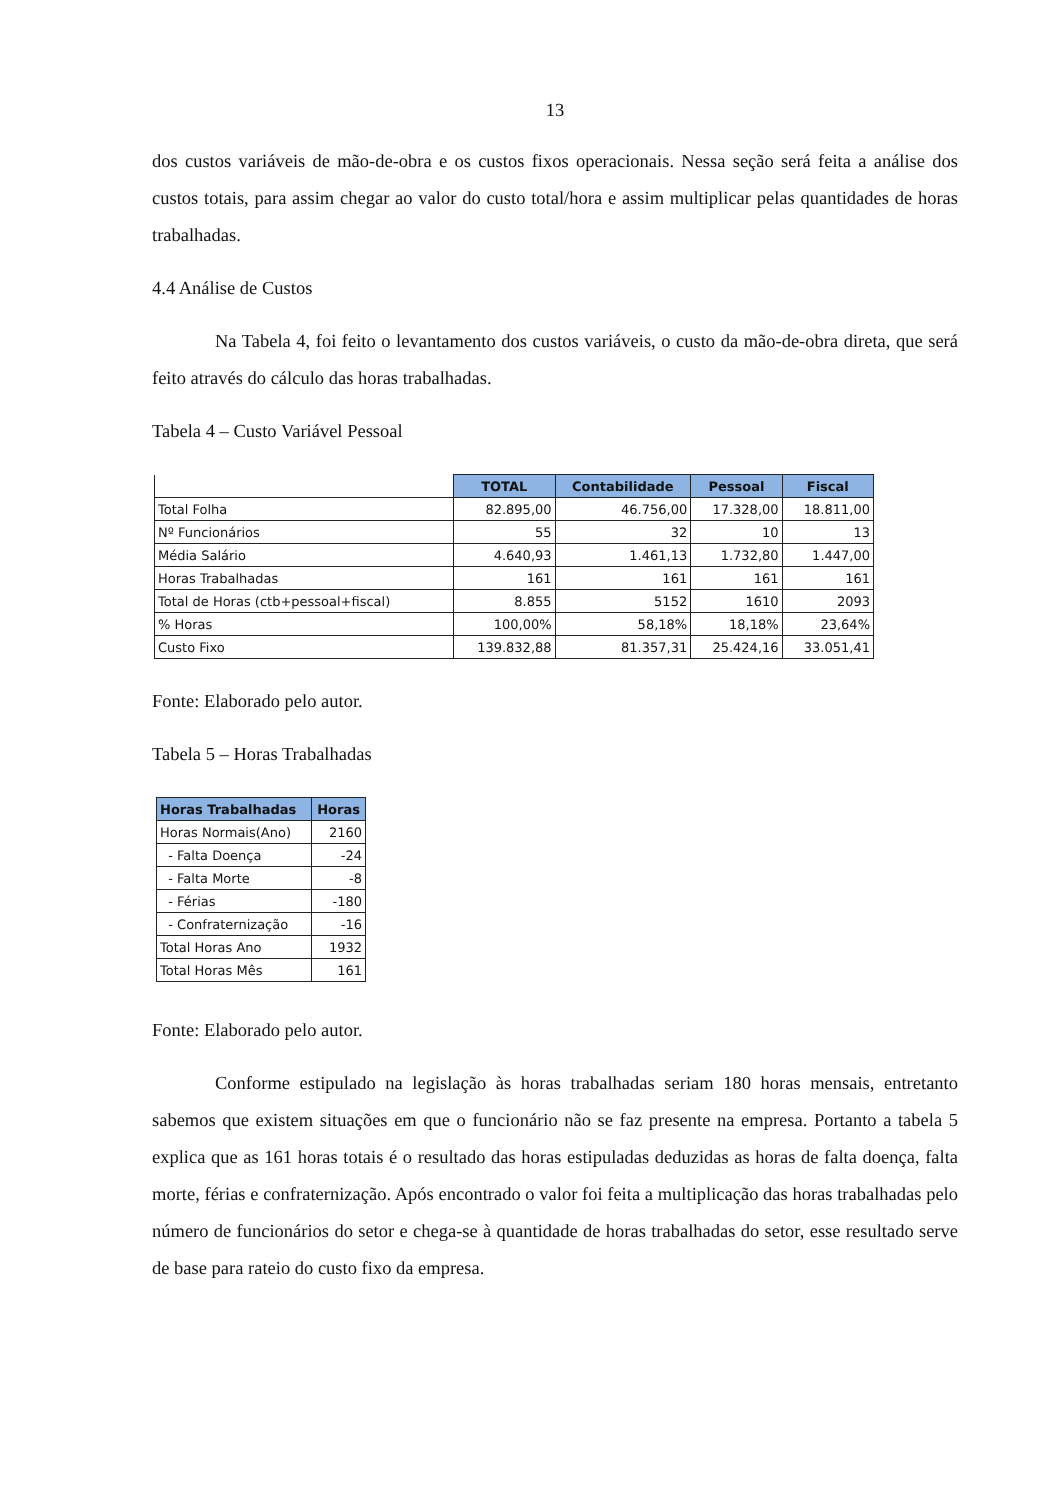13
dos custos variáveis de mão-de-obra e os custos fixos operacionais. Nessa seção será feita a análise dos custos totais, para assim chegar ao valor do custo total/hora e assim multiplicar pelas quantidades de horas trabalhadas.
4.4 Análise de Custos
Na Tabela 4, foi feito o levantamento dos custos variáveis, o custo da mão-de-obra direta, que será feito através do cálculo das horas trabalhadas.
Tabela 4 – Custo Variável Pessoal
| | TOTAL | Contabilidade | Pessoal | Fiscal |
| Total Folha | 82.895,00 | 46.756,00 | 17.328,00 | 18.811,00 |
| Nº Funcionários | 55 | 32 | 10 | 13 |
| Média Salário | 4.640,93 | 1.461,13 | 1.732,80 | 1.447,00 |
| Horas Trabalhadas | 161 | 161 | 161 | 161 |
| Total de Horas (ctb+pessoal+fiscal) | 8.855 | 5152 | 1610 | 2093 |
| % Horas | 100,00% | 58,18% | 18,18% | 23,64% |
| Custo Fixo | 139.832,88 | 81.357,31 | 25.424,16 | 33.051,41 |
Fonte: Elaborado pelo autor.
Tabela 5 – Horas Trabalhadas
| Horas Trabalhadas | Horas |
| --- | --- |
| Horas Normais(Ano) | 2160 |
| - Falta Doença | -24 |
| - Falta Morte | -8 |
| - Férias | -180 |
| - Confraternização | -16 |
| Total Horas Ano | 1932 |
| Total Horas Mês | 161 |
Fonte: Elaborado pelo autor.
Conforme estipulado na legislação às horas trabalhadas seriam 180 horas mensais, entretanto sabemos que existem situações em que o funcionário não se faz presente na empresa. Portanto a tabela 5 explica que as 161 horas totais é o resultado das horas estipuladas deduzidas as horas de falta doença, falta morte, férias e confraternização. Após encontrado o valor foi feita a multiplicação das horas trabalhadas pelo número de funcionários do setor e chega-se à quantidade de horas trabalhadas do setor, esse resultado serve de base para rateio do custo fixo da empresa.